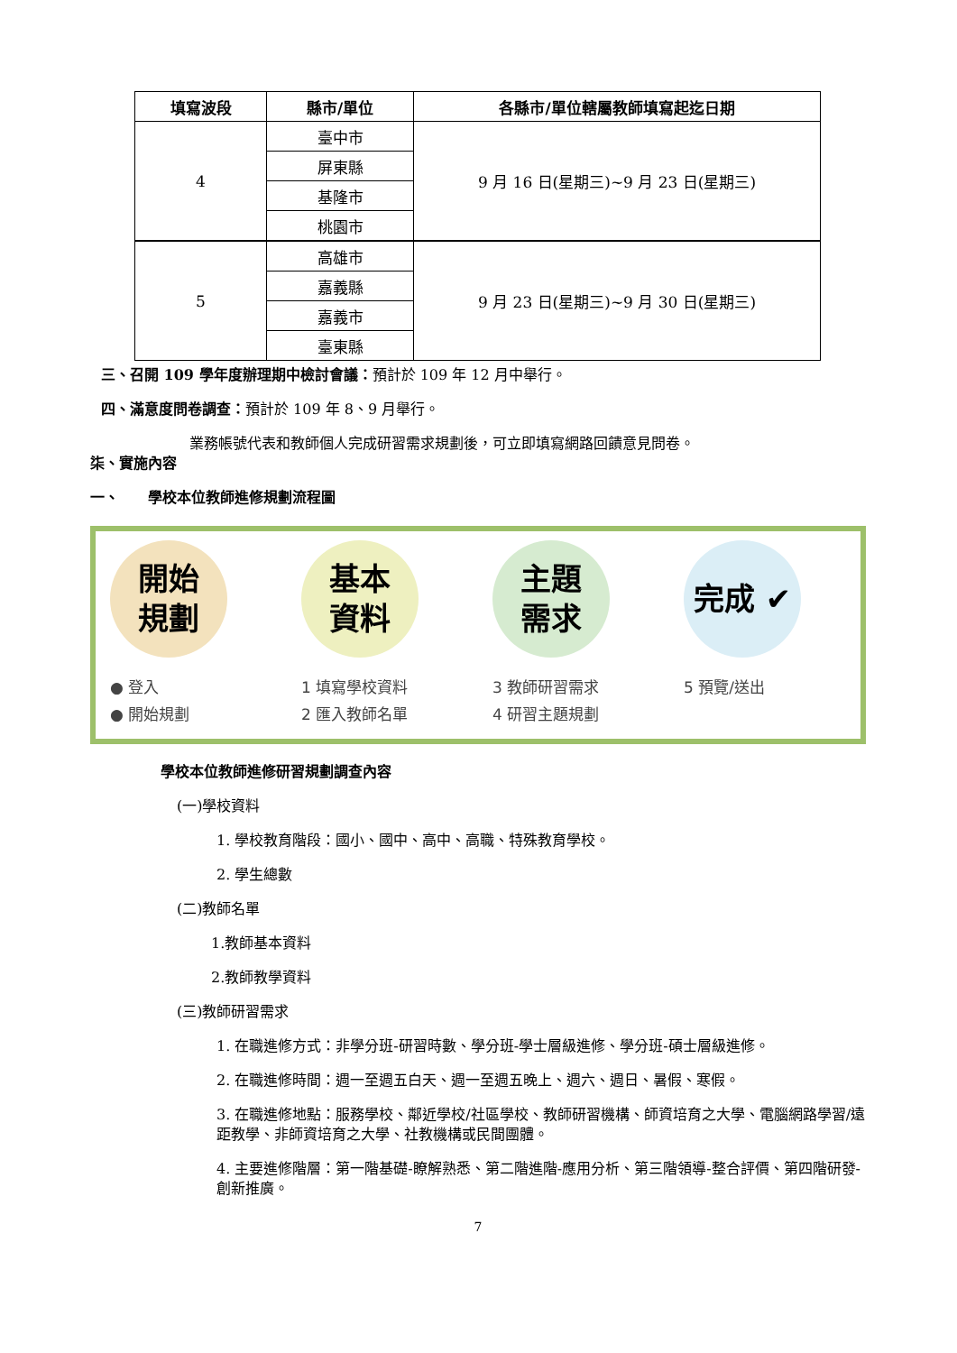| 填寫波段 | 縣市/單位 | 各縣市/單位轄屬教師填寫起迄日期 |
| --- | --- | --- |
| 4 | 臺中市 | 9 月 16 日(星期三)~9 月 23 日(星期三) |
| | 屏東縣 | |
| | 基隆市 | |
| | 桃園市 | |
| 5 | 高雄市 | 9 月 23 日(星期三)~9 月 30 日(星期三) |
| | 嘉義縣 | |
| | 嘉義市 | |
| | 臺東縣 | |
三、召開 109 學年度辦理期中檢討會議：預計於 109 年 12 月中舉行。
四、滿意度問卷調查：預計於 109 年 8、9 月舉行。
業務帳號代表和教師個人完成研習需求規劃後，可立即填寫網路回饋意見問卷。
柒、實施內容
一、　　學校本位教師進修規劃流程圖
開始
規劃
● 登入
● 開始規劃
基本
資料
1 填寫學校資料
2 匯入教師名單
主題
需求
3 教師研習需求
4 研習主題規劃
完成 ✔
5 預覽/送出
學校本位教師進修研習規劃調查內容
(一)學校資料
1. 學校教育階段：國小、國中、高中、高職、特殊教育學校。
2. 學生總數
(二)教師名單
1.教師基本資料
2.教師教學資料
(三)教師研習需求
1. 在職進修方式：非學分班-研習時數、學分班-學士層級進修、學分班-碩士層級進修。
2. 在職進修時間：週一至週五白天、週一至週五晚上、週六、週日、暑假、寒假。
3. 在職進修地點：服務學校、鄰近學校/社區學校、教師研習機構、師資培育之大學、電腦網路學習/遠距教學、非師資培育之大學、社教機構或民間團體。
4. 主要進修階層：第一階基礎-瞭解熟悉、第二階進階-應用分析、第三階領導-整合評價、第四階研發-創新推廣。
7